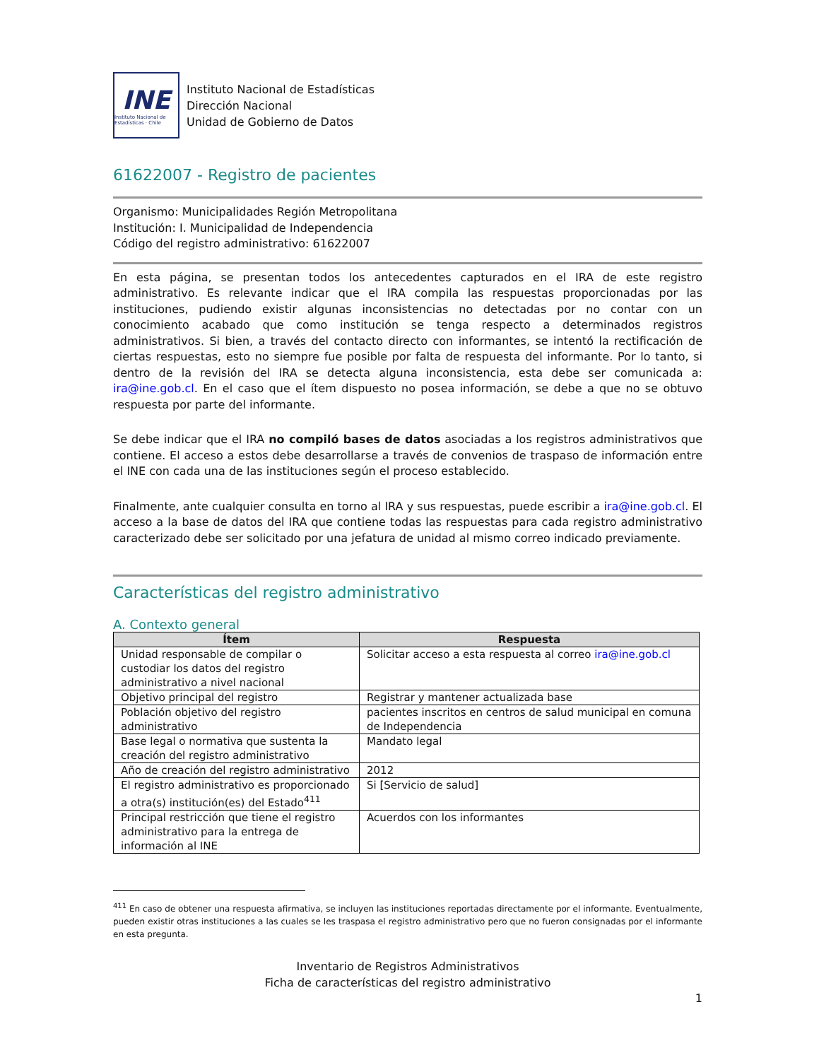INE
Instituto Nacional de Estadísticas · Chile
Instituto Nacional de Estadísticas
Dirección Nacional
Unidad de Gobierno de Datos
61622007 - Registro de pacientes
Organismo: Municipalidades Región Metropolitana
Institución: I. Municipalidad de Independencia
Código del registro administrativo: 61622007
En esta página, se presentan todos los antecedentes capturados en el IRA de este registro administrativo. Es relevante indicar que el IRA compila las respuestas proporcionadas por las instituciones, pudiendo existir algunas inconsistencias no detectadas por no contar con un conocimiento acabado que como institución se tenga respecto a determinados registros administrativos. Si bien, a través del contacto directo con informantes, se intentó la rectificación de ciertas respuestas, esto no siempre fue posible por falta de respuesta del informante. Por lo tanto, si dentro de la revisión del IRA se detecta alguna inconsistencia, esta debe ser comunicada a: ira@ine.gob.cl. En el caso que el ítem dispuesto no posea información, se debe a que no se obtuvo respuesta por parte del informante.
Se debe indicar que el IRA no compiló bases de datos asociadas a los registros administrativos que contiene. El acceso a estos debe desarrollarse a través de convenios de traspaso de información entre el INE con cada una de las instituciones según el proceso establecido.
Finalmente, ante cualquier consulta en torno al IRA y sus respuestas, puede escribir a ira@ine.gob.cl. El acceso a la base de datos del IRA que contiene todas las respuestas para cada registro administrativo caracterizado debe ser solicitado por una jefatura de unidad al mismo correo indicado previamente.
Características del registro administrativo
A. Contexto general
| Ítem | Respuesta |
| --- | --- |
| Unidad responsable de compilar o custodiar los datos del registro administrativo a nivel nacional | Solicitar acceso a esta respuesta al correo ira@ine.gob.cl |
| Objetivo principal del registro | Registrar y mantener actualizada base |
| Población objetivo del registro administrativo | pacientes inscritos en centros de salud municipal en comuna de Independencia |
| Base legal o normativa que sustenta la creación del registro administrativo | Mandato legal |
| Año de creación del registro administrativo | 2012 |
| El registro administrativo es proporcionado a otra(s) institución(es) del Estado<sup>411</sup> | Si [Servicio de salud] |
| Principal restricción que tiene el registro administrativo para la entrega de información al INE | Acuerdos con los informantes |
<sup>411</sup> En caso de obtener una respuesta afirmativa, se incluyen las instituciones reportadas directamente por el informante. Eventualmente, pueden existir otras instituciones a las cuales se les traspasa el registro administrativo pero que no fueron consignadas por el informante en esta pregunta.
Inventario de Registros Administrativos
Ficha de características del registro administrativo
1